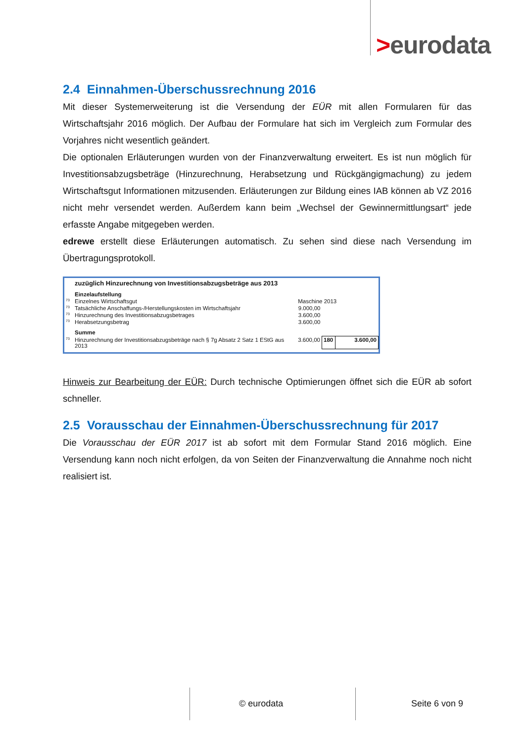>eurodata
2.4 Einnahmen-Überschussrechnung 2016
Mit dieser Systemerweiterung ist die Versendung der EÜR mit allen Formularen für das Wirtschaftsjahr 2016 möglich. Der Aufbau der Formulare hat sich im Vergleich zum Formular des Vorjahres nicht wesentlich geändert.
Die optionalen Erläuterungen wurden von der Finanzverwaltung erweitert. Es ist nun möglich für Investitionsabzugsbeträge (Hinzurechnung, Herabsetzung und Rückgängigmachung) zu jedem Wirtschaftsgut Informationen mitzusenden. Erläuterungen zur Bildung eines IAB können ab VZ 2016 nicht mehr versendet werden. Außerdem kann beim „Wechsel der Gewinnermittlungsart“ jede erfasste Angabe mitgegeben werden.
edrewe erstellt diese Erläuterungen automatisch. Zu sehen sind diese nach Versendung im Übertragungsprotokoll.
| | zuzüglich Hinzurechnung von Investitionsabzugsbeträge aus 2013 | | | |
| | Einzelaufstellung | | | |
| 73 | Einzelnes Wirtschaftsgut | Maschine 2013 | | |
| 73 | Tatsächliche Anschaffungs-/Herstellungskosten im Wirtschaftsjahr | 9.000,00 | | |
| 73 | Hinzurechnung des Investitionsabzugsbetrages | 3.600,00 | | |
| 73 | Herabsetzungsbetrag | 3.600,00 | | |
| | Summe | | | |
| 73 | Hinzurechnung der Investitionsabzugsbeträge nach § 7g Absatz 2 Satz 1 EStG aus 2013 | 3.600,00 | 180 | 3.600,00 |
Hinweis zur Bearbeitung der EÜR: Durch technische Optimierungen öffnet sich die EÜR ab sofort schneller.
2.5 Vorausschau der Einnahmen-Überschussrechnung für 2017
Die Vorausschau der EÜR 2017 ist ab sofort mit dem Formular Stand 2016 möglich. Eine Versendung kann noch nicht erfolgen, da von Seiten der Finanzverwaltung die Annahme noch nicht realisiert ist.
© eurodata Seite 6 von 9